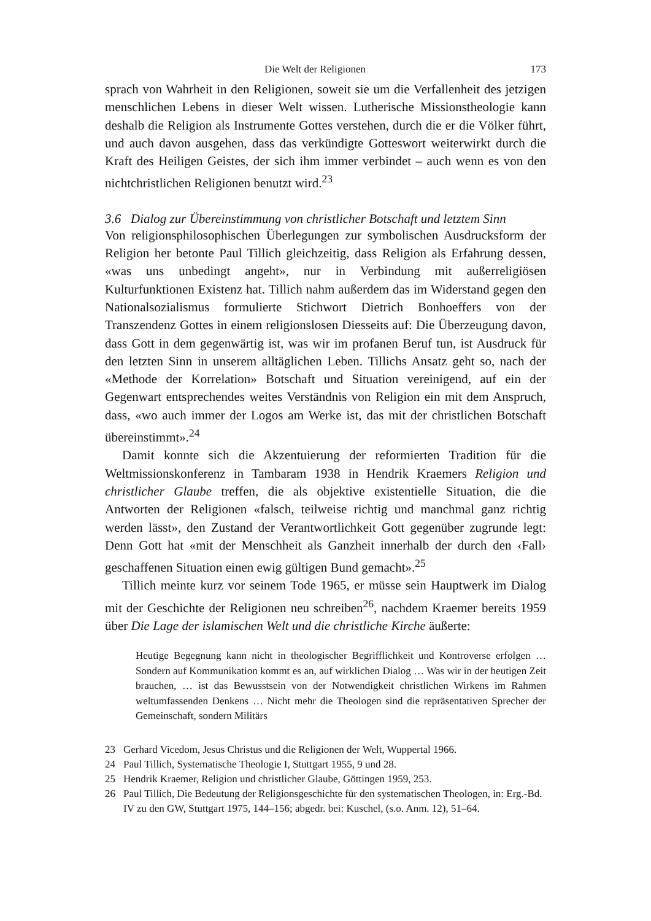Die Welt der Religionen 173
sprach von Wahrheit in den Religionen, soweit sie um die Verfallenheit des jetzigen menschlichen Lebens in dieser Welt wissen. Lutherische Missionstheologie kann deshalb die Religion als Instrumente Gottes verstehen, durch die er die Völker führt, und auch davon ausgehen, dass das verkündigte Gotteswort weiterwirkt durch die Kraft des Heiligen Geistes, der sich ihm immer verbindet – auch wenn es von den nichtchristlichen Religionen benutzt wird.<sup>23</sup>
3.6 Dialog zur Übereinstimmung von christlicher Botschaft und letztem Sinn
Von religionsphilosophischen Überlegungen zur symbolischen Ausdrucksform der Religion her betonte Paul Tillich gleichzeitig, dass Religion als Erfahrung dessen, «was uns unbedingt angeht», nur in Verbindung mit außerreligiösen Kulturfunktionen Existenz hat. Tillich nahm außerdem das im Widerstand gegen den Nationalsozialismus formulierte Stichwort Dietrich Bonhoeffers von der Transzendenz Gottes in einem religionslosen Diesseits auf: Die Überzeugung davon, dass Gott in dem gegenwärtig ist, was wir im profanen Beruf tun, ist Ausdruck für den letzten Sinn in unserem alltäglichen Leben. Tillichs Ansatz geht so, nach der «Methode der Korrelation» Botschaft und Situation vereinigend, auf ein der Gegenwart entsprechendes weites Verständnis von Religion ein mit dem Anspruch, dass, «wo auch immer der Logos am Werke ist, das mit der christlichen Botschaft übereinstimmt».<sup>24</sup>
Damit konnte sich die Akzentuierung der reformierten Tradition für die Weltmissionskonferenz in Tambaram 1938 in Hendrik Kraemers Religion und christlicher Glaube treffen, die als objektive existentielle Situation, die die Antworten der Religionen «falsch, teilweise richtig und manchmal ganz richtig werden lässt», den Zustand der Verantwortlichkeit Gott gegenüber zugrunde legt: Denn Gott hat «mit der Menschheit als Ganzheit innerhalb der durch den ‹Fall› geschaffenen Situation einen ewig gültigen Bund gemacht».<sup>25</sup>
Tillich meinte kurz vor seinem Tode 1965, er müsse sein Hauptwerk im Dialog mit der Geschichte der Religionen neu schreiben<sup>26</sup>, nachdem Kraemer bereits 1959 über Die Lage der islamischen Welt und die christliche Kirche äußerte:
Heutige Begegnung kann nicht in theologischer Begrifflichkeit und Kontroverse erfolgen … Sondern auf Kommunikation kommt es an, auf wirklichen Dialog … Was wir in der heutigen Zeit brauchen, … ist das Bewusstsein von der Notwendigkeit christlichen Wirkens im Rahmen weltumfassenden Denkens … Nicht mehr die Theologen sind die repräsentativen Sprecher der Gemeinschaft, sondern Militärs
23 Gerhard Vicedom, Jesus Christus und die Religionen der Welt, Wuppertal 1966.
24 Paul Tillich, Systematische Theologie I, Stuttgart 1955, 9 und 28.
25 Hendrik Kraemer, Religion und christlicher Glaube, Göttingen 1959, 253.
26 Paul Tillich, Die Bedeutung der Religionsgeschichte für den systematischen Theologen, in: Erg.-Bd. IV zu den GW, Stuttgart 1975, 144–156; abgedr. bei: Kuschel, (s.o. Anm. 12), 51–64.